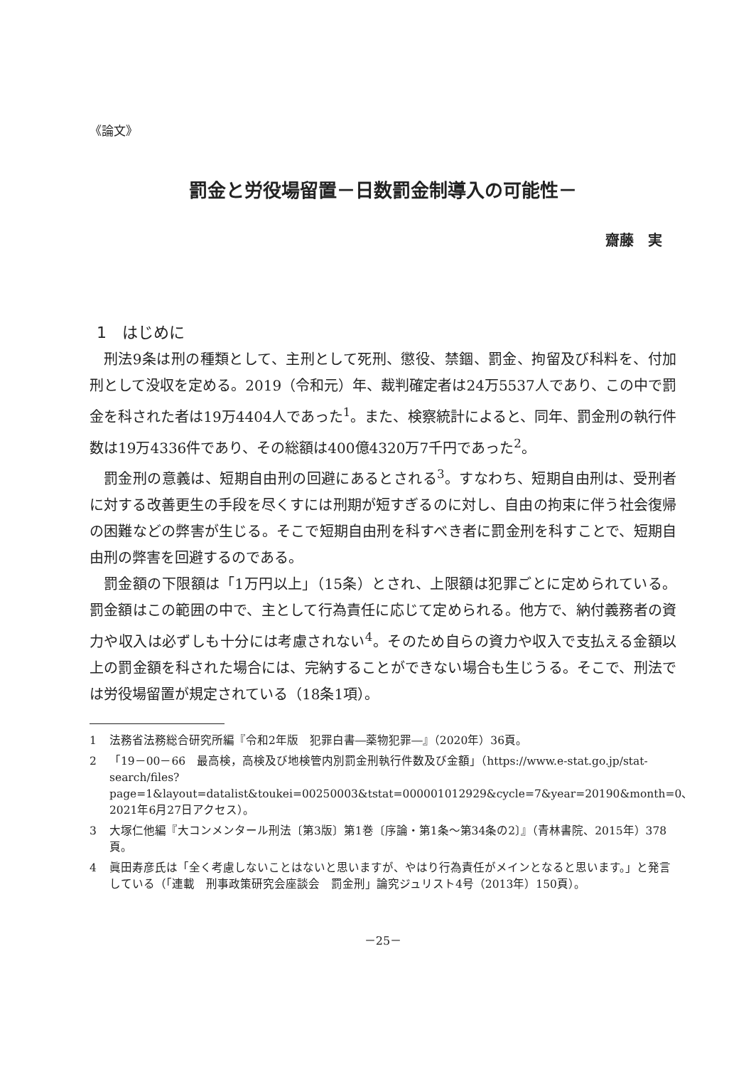《論文》
罰金と労役場留置－日数罰金制導入の可能性－
齋藤　実
1　はじめに
刑法9条は刑の種類として、主刑として死刑、懲役、禁錮、罰金、拘留及び科料を、付加刑として没収を定める。2019（令和元）年、裁判確定者は24万5537人であり、この中で罰金を科された者は19万4404人であった<sup>1</sup>。また、検察統計によると、同年、罰金刑の執行件数は19万4336件であり、その総額は400億4320万7千円であった<sup>2</sup>。
罰金刑の意義は、短期自由刑の回避にあるとされる<sup>3</sup>。すなわち、短期自由刑は、受刑者に対する改善更生の手段を尽くすには刑期が短すぎるのに対し、自由の拘束に伴う社会復帰の困難などの弊害が生じる。そこで短期自由刑を科すべき者に罰金刑を科すことで、短期自由刑の弊害を回避するのである。
罰金額の下限額は「1万円以上」（15条）とされ、上限額は犯罪ごとに定められている。罰金額はこの範囲の中で、主として行為責任に応じて定められる。他方で、納付義務者の資力や収入は必ずしも十分には考慮されない<sup>4</sup>。そのため自らの資力や収入で支払える金額以上の罰金額を科された場合には、完納することができない場合も生じうる。そこで、刑法では労役場留置が規定されている（18条1項）。
1 法務省法務総合研究所編『令和2年版　犯罪白書―薬物犯罪―』（2020年）36頁。
2 「19－00－66　最高検，高検及び地検管内別罰金刑執行件数及び金額」（https://www.e-stat.go.jp/stat-search/files?page=1&layout=datalist&toukei=00250003&tstat=000001012929&cycle=7&year=20190&month=0、2021年6月27日アクセス）。
3 大塚仁他編『大コンメンタール刑法〔第3版〕第1巻〔序論・第1条～第34条の2〕』（青林書院、2015年）378頁。
4 眞田寿彦氏は「全く考慮しないことはないと思いますが、やはり行為責任がメインとなると思います。」と発言している（「連載　刑事政策研究会座談会　罰金刑」論究ジュリスト4号（2013年）150頁）。
－25－